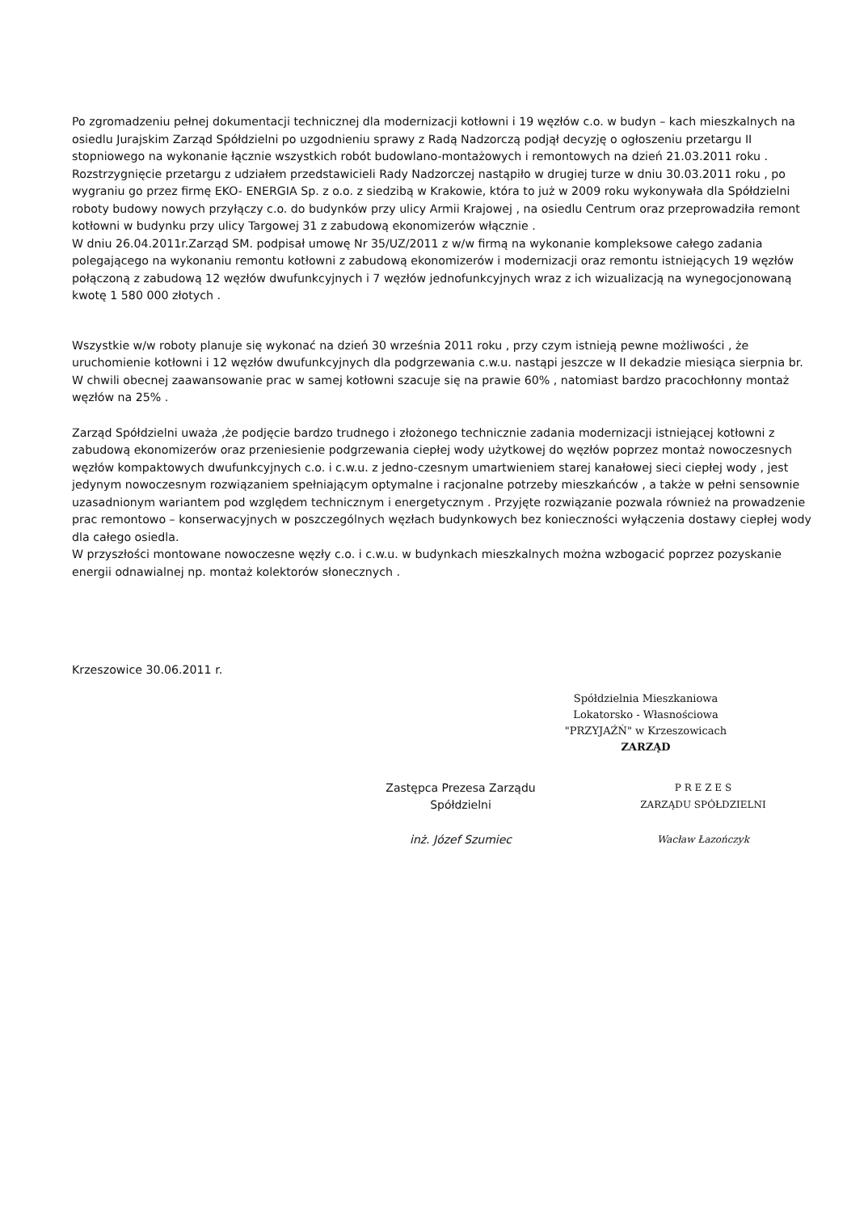Po zgromadzeniu pełnej dokumentacji technicznej dla modernizacji kotłowni i 19 węzłów c.o. w budyn – kach mieszkalnych na osiedlu Jurajskim Zarząd Spółdzielni po uzgodnieniu sprawy z Radą Nadzorczą podjął decyzję o ogłoszeniu przetargu II stopniowego na wykonanie łącznie wszystkich robót budowlano-montażowych i remontowych na dzień 21.03.2011 roku .
Rozstrzygnięcie przetargu z udziałem przedstawicieli Rady Nadzorczej nastąpiło w drugiej turze w dniu 30.03.2011 roku , po wygraniu go przez firmę EKO- ENERGIA Sp. z o.o. z siedzibą w Krakowie, która to już w 2009 roku wykonywała dla Spółdzielni roboty budowy nowych przyłączy c.o. do budynków przy ulicy Armii Krajowej , na osiedlu Centrum oraz przeprowadziła remont kotłowni w budynku przy ulicy Targowej 31 z zabudową ekonomizerów włącznie .
W dniu 26.04.2011r.Zarząd SM. podpisał umowę Nr 35/UZ/2011 z w/w firmą na wykonanie kompleksowe całego zadania polegającego na wykonaniu remontu kotłowni z zabudową ekonomizerów i modernizacji oraz remontu istniejących 19 węzłów połączoną z zabudową 12 węzłów dwufunkcyjnych i 7 węzłów jednofunkcyjnych wraz z ich wizualizacją na wynegocjonowaną kwotę 1 580 000 złotych .
Wszystkie w/w roboty planuje się wykonać na dzień 30 września 2011 roku , przy czym istnieją pewne możliwości , że uruchomienie kotłowni i 12 węzłów dwufunkcyjnych dla podgrzewania c.w.u. nastąpi jeszcze w II dekadzie miesiąca sierpnia br.
W chwili obecnej zaawansowanie prac w samej kotłowni szacuje się na prawie 60% , natomiast bardzo pracochłonny montaż węzłów na 25% .
Zarząd Spółdzielni uważa ,że podjęcie bardzo trudnego i złożonego technicznie zadania modernizacji istniejącej kotłowni z zabudową ekonomizerów oraz przeniesienie podgrzewania ciepłej wody użytkowej do węzłów poprzez montaż nowoczesnych węzłów kompaktowych dwufunkcyjnych c.o. i c.w.u. z jedno-czesnym umartwieniem starej kanałowej sieci ciepłej wody , jest jedynym nowoczesnym rozwiązaniem spełniającym optymalne i racjonalne potrzeby mieszkańców , a także w pełni sensownie uzasadnionym wariantem pod względem technicznym i energetycznym . Przyjęte rozwiązanie pozwala również na prowadzenie prac remontowo – konserwacyjnych w poszczególnych węzłach budynkowych bez konieczności wyłączenia dostawy ciepłej wody dla całego osiedla.
W przyszłości montowane nowoczesne węzły c.o. i c.w.u. w budynkach mieszkalnych można wzbogacić poprzez pozyskanie energii odnawialnej np. montaż kolektorów słonecznych .
Krzeszowice 30.06.2011 r.
Spółdzielnia Mieszkaniowa
Lokatorsko - Własnościowa
"PRZYJAŹŃ" w Krzeszowicach
ZARZĄD
Zastępca Prezesa Zarządu
Spółdzielni
inż. Józef Szumiec
P R E Z E S
ZARZĄDU SPÓŁDZIELNI
Wacław Łazończyk